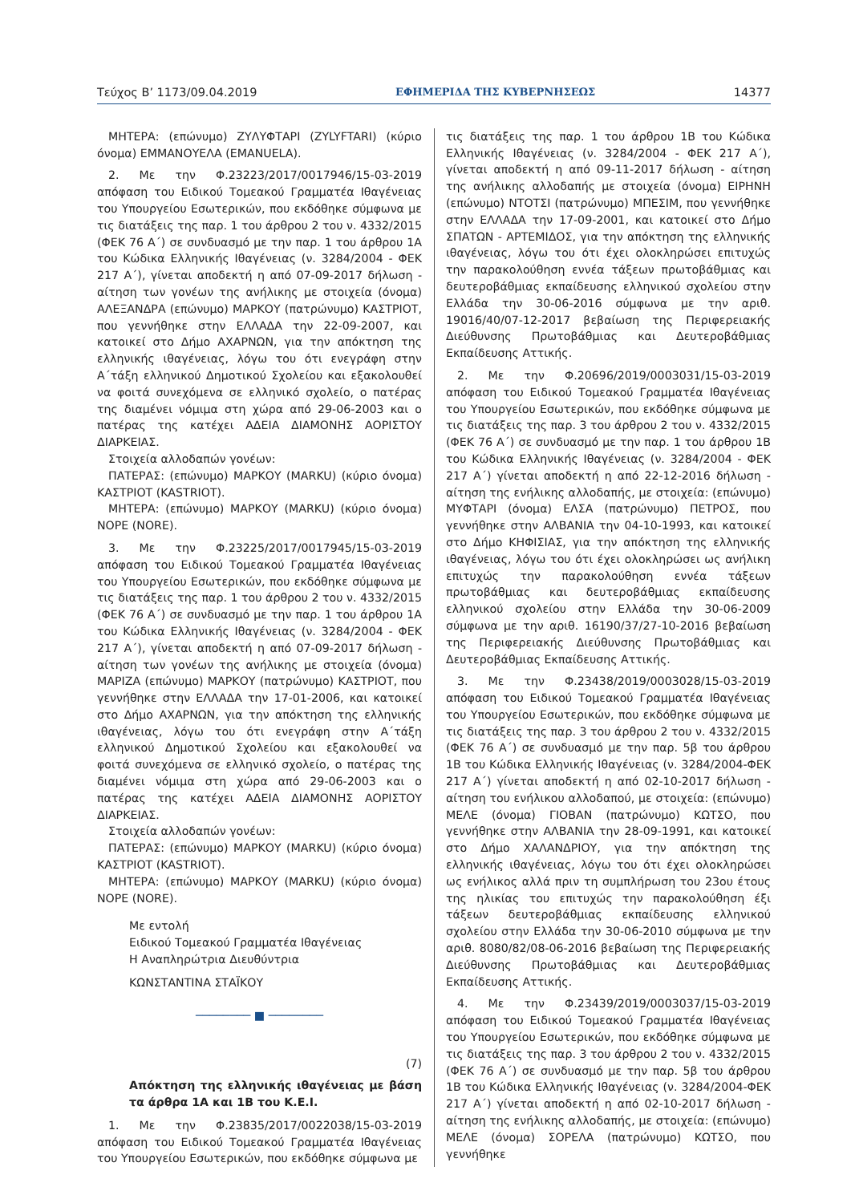Τεύχος B’ 1173/09.04.2019 ΕΦΗΜΕΡΙΔΑ ΤΗΣ ΚΥΒΕΡΝΗΣΕΩΣ 14377
ΜΗΤΕΡΑ: (επώνυμο) ΖΥΛΥΦΤΑΡΙ (ZYLYFTARI) (κύριο όνομα) ΕΜΜΑΝΟΥΕΛΑ (EMANUELA).
2. Με την Φ.23223/2017/0017946/15-03-2019 απόφαση του Ειδικού Τομεακού Γραμματέα Ιθαγένειας του Υπουργείου Εσωτερικών, που εκδόθηκε σύμφωνα με τις διατάξεις της παρ. 1 του άρθρου 2 του ν. 4332/2015 (ΦΕΚ 76 Α΄) σε συνδυασμό με την παρ. 1 του άρθρου 1Α του Κώδικα Ελληνικής Ιθαγένειας (ν. 3284/2004 - ΦΕΚ 217 Α΄), γίνεται αποδεκτή η από 07-09-2017 δήλωση - αίτηση των γονέων της ανήλικης με στοιχεία (όνομα) ΑΛΕΞΑΝΔΡΑ (επώνυμο) ΜΑΡΚΟΥ (πατρώνυμο) ΚΑΣΤΡΙΟΤ, που γεννήθηκε στην ΕΛΛΑΔΑ την 22-09-2007, και κατοικεί στο Δήμο ΑΧΑΡΝΩΝ, για την απόκτηση της ελληνικής ιθαγένειας, λόγω του ότι ενεγράφη στην Α΄τάξη ελληνικού Δημοτικού Σχολείου και εξακολουθεί να φοιτά συνεχόμενα σε ελληνικό σχολείο, ο πατέρας της διαμένει νόμιμα στη χώρα από 29-06-2003 και ο πατέρας της κατέχει ΑΔΕΙΑ ΔΙΑΜΟΝΗΣ ΑΟΡΙΣΤΟΥ ΔΙΑΡΚΕΙΑΣ.
Στοιχεία αλλοδαπών γονέων:
ΠΑΤΕΡΑΣ: (επώνυμο) ΜΑΡΚΟΥ (MARKU) (κύριο όνομα) ΚΑΣΤΡΙΟΤ (KASTRIOT).
ΜΗΤΕΡΑ: (επώνυμο) ΜΑΡΚΟΥ (MARKU) (κύριο όνομα) ΝΟΡΕ (NORE).
3. Με την Φ.23225/2017/0017945/15-03-2019 απόφαση του Ειδικού Τομεακού Γραμματέα Ιθαγένειας του Υπουργείου Εσωτερικών, που εκδόθηκε σύμφωνα με τις διατάξεις της παρ. 1 του άρθρου 2 του ν. 4332/2015 (ΦΕΚ 76 Α΄) σε συνδυασμό με την παρ. 1 του άρθρου 1Α του Κώδικα Ελληνικής Ιθαγένειας (ν. 3284/2004 - ΦΕΚ 217 Α΄), γίνεται αποδεκτή η από 07-09-2017 δήλωση - αίτηση των γονέων της ανήλικης με στοιχεία (όνομα) ΜΑΡΙΖΑ (επώνυμο) ΜΑΡΚΟΥ (πατρώνυμο) ΚΑΣΤΡΙΟΤ, που γεννήθηκε στην ΕΛΛΑΔΑ την 17-01-2006, και κατοικεί στο Δήμο ΑΧΑΡΝΩΝ, για την απόκτηση της ελληνικής ιθαγένειας, λόγω του ότι ενεγράφη στην Α΄τάξη ελληνικού Δημοτικού Σχολείου και εξακολουθεί να φοιτά συνεχόμενα σε ελληνικό σχολείο, ο πατέρας της διαμένει νόμιμα στη χώρα από 29-06-2003 και ο πατέρας της κατέχει ΑΔΕΙΑ ΔΙΑΜΟΝΗΣ ΑΟΡΙΣΤΟΥ ΔΙΑΡΚΕΙΑΣ.
Στοιχεία αλλοδαπών γονέων:
ΠΑΤΕΡΑΣ: (επώνυμο) ΜΑΡΚΟΥ (MARKU) (κύριο όνομα) ΚΑΣΤΡΙΟΤ (KASTRIOT).
ΜΗΤΕΡΑ: (επώνυμο) ΜΑΡΚΟΥ (MARKU) (κύριο όνομα) ΝΟΡΕ (NORE).
Με εντολή
Ειδικού Τομεακού Γραμματέα Ιθαγένειας
Η Αναπληρώτρια Διευθύντρια
ΚΩΝΣΤΑΝΤΙΝΑ ΣΤΑΪΚΟΥ
──────── ■ ────────
(7)
Απόκτηση της ελληνικής ιθαγένειας με βάση τα άρθρα 1Α και 1Β του Κ.Ε.Ι.
1. Με την Φ.23835/2017/0022038/15-03-2019 απόφαση του Ειδικού Τομεακού Γραμματέα Ιθαγένειας του Υπουργείου Εσωτερικών, που εκδόθηκε σύμφωνα με
τις διατάξεις της παρ. 1 του άρθρου 1Β του Κώδικα Ελληνικής Ιθαγένειας (ν. 3284/2004 - ΦΕΚ 217 Α΄), γίνεται αποδεκτή η από 09-11-2017 δήλωση - αίτηση της ανήλικης αλλοδαπής με στοιχεία (όνομα) ΕΙΡΗΝΗ (επώνυμο) ΝΤΟΤΣΙ (πατρώνυμο) ΜΠΕΣΙΜ, που γεννήθηκε στην ΕΛΛΑΔΑ την 17-09-2001, και κατοικεί στο Δήμο ΣΠΑΤΩΝ - ΑΡΤΕΜΙΔΟΣ, για την απόκτηση της ελληνικής ιθαγένειας, λόγω του ότι έχει ολοκληρώσει επιτυχώς την παρακολούθηση εννέα τάξεων πρωτοβάθμιας και δευτεροβάθμιας εκπαίδευσης ελληνικού σχολείου στην Ελλάδα την 30-06-2016 σύμφωνα με την αριθ. 19016/40/07-12-2017 βεβαίωση της Περιφερειακής Διεύθυνσης Πρωτοβάθμιας και Δευτεροβάθμιας Εκπαίδευσης Αττικής.
2. Με την Φ.20696/2019/0003031/15-03-2019 απόφαση του Ειδικού Τομεακού Γραμματέα Ιθαγένειας του Υπουργείου Εσωτερικών, που εκδόθηκε σύμφωνα με τις διατάξεις της παρ. 3 του άρθρου 2 του ν. 4332/2015 (ΦΕΚ 76 Α΄) σε συνδυασμό με την παρ. 1 του άρθρου 1Β του Κώδικα Ελληνικής Ιθαγένειας (ν. 3284/2004 - ΦΕΚ 217 Α΄) γίνεται αποδεκτή η από 22-12-2016 δήλωση - αίτηση της ενήλικης αλλοδαπής, με στοιχεία: (επώνυμο) ΜΥΦΤΑΡΙ (όνομα) ΕΛΣΑ (πατρώνυμο) ΠΕΤΡΟΣ, που γεννήθηκε στην ΑΛΒΑΝΙΑ την 04-10-1993, και κατοικεί στο Δήμο ΚΗΦΙΣΙΑΣ, για την απόκτηση της ελληνικής ιθαγένειας, λόγω του ότι έχει ολοκληρώσει ως ανήλικη επιτυχώς την παρακολούθηση εννέα τάξεων πρωτοβάθμιας και δευτεροβάθμιας εκπαίδευσης ελληνικού σχολείου στην Ελλάδα την 30-06-2009 σύμφωνα με την αριθ. 16190/37/27-10-2016 βεβαίωση της Περιφερειακής Διεύθυνσης Πρωτοβάθμιας και Δευτεροβάθμιας Εκπαίδευσης Αττικής.
3. Με την Φ.23438/2019/0003028/15-03-2019 απόφαση του Ειδικού Τομεακού Γραμματέα Ιθαγένειας του Υπουργείου Εσωτερικών, που εκδόθηκε σύμφωνα με τις διατάξεις της παρ. 3 του άρθρου 2 του ν. 4332/2015 (ΦΕΚ 76 Α΄) σε συνδυασμό με την παρ. 5β του άρθρου 1Β του Κώδικα Ελληνικής Ιθαγένειας (ν. 3284/2004-ΦΕΚ 217 Α΄) γίνεται αποδεκτή η από 02-10-2017 δήλωση - αίτηση του ενήλικου αλλοδαπού, με στοιχεία: (επώνυμο) ΜΕΛΕ (όνομα) ΓΙΟΒΑΝ (πατρώνυμο) ΚΩΤΣΟ, που γεννήθηκε στην ΑΛΒΑΝΙΑ την 28-09-1991, και κατοικεί στο Δήμο ΧΑΛΑΝΔΡΙΟΥ, για την απόκτηση της ελληνικής ιθαγένειας, λόγω του ότι έχει ολοκληρώσει ως ενήλικος αλλά πριν τη συμπλήρωση του 23ου έτους της ηλικίας του επιτυχώς την παρακολούθηση έξι τάξεων δευτεροβάθμιας εκπαίδευσης ελληνικού σχολείου στην Ελλάδα την 30-06-2010 σύμφωνα με την αριθ. 8080/82/08-06-2016 βεβαίωση της Περιφερειακής Διεύθυνσης Πρωτοβάθμιας και Δευτεροβάθμιας Εκπαίδευσης Αττικής.
4. Με την Φ.23439/2019/0003037/15-03-2019 απόφαση του Ειδικού Τομεακού Γραμματέα Ιθαγένειας του Υπουργείου Εσωτερικών, που εκδόθηκε σύμφωνα με τις διατάξεις της παρ. 3 του άρθρου 2 του ν. 4332/2015 (ΦΕΚ 76 Α΄) σε συνδυασμό με την παρ. 5β του άρθρου 1Β του Κώδικα Ελληνικής Ιθαγένειας (ν. 3284/2004-ΦΕΚ 217 Α΄) γίνεται αποδεκτή η από 02-10-2017 δήλωση - αίτηση της ενήλικης αλλοδαπής, με στοιχεία: (επώνυμο) ΜΕΛΕ (όνομα) ΣΟΡΕΛΑ (πατρώνυμο) ΚΩΤΣΟ, που γεννήθηκε